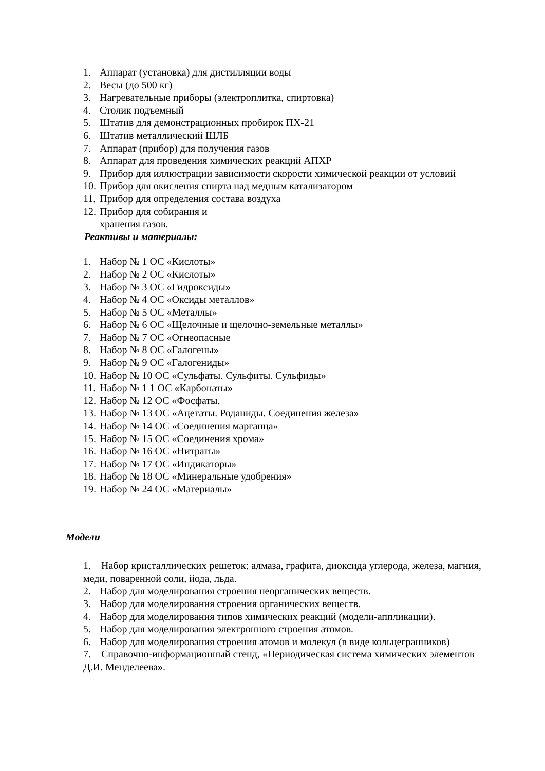1. Аппарат (установка) для дистилляции воды
2. Весы (до 500 кг)
3. Нагревательные приборы (электроплитка, спиртовка)
4. Столик подъемный
5. Штатив для демонстрационных пробирок ПХ-21
6. Штатив металлический ШЛБ
7. Аппарат (прибор) для получения газов
8. Аппарат для проведения химических реакций АПХР
9. Прибор для иллюстрации зависимости скорости химической реакции от условий
10. Прибор для окисления спирта над медным катализатором
11. Прибор для определения состава воздуха
12. Прибор для собирания и
хранения газов.
Реактивы и материалы:
1. Набор № 1 ОС «Кислоты»
2. Набор № 2 ОС «Кислоты»
3. Набор № 3 ОС «Гидроксиды»
4. Набор № 4 ОС «Оксиды металлов»
5. Набор № 5 ОС «Металлы»
6. Набор № 6 ОС «Щелочные и щелочно-земельные металлы»
7. Набор № 7 ОС «Огнеопасные
8. Набор № 8 ОС «Галогены»
9. Набор № 9 ОС «Галогениды»
10. Набор № 10 ОС «Сульфаты. Сульфиты. Сульфиды»
11. Набор № 1 1 ОС «Карбонаты»
12. Набор № 12 ОС «Фосфаты.
13. Набор № 13 ОС «Ацетаты. Роданиды. Соединения железа»
14. Набор № 14 ОС «Соединения марганца»
15. Набор № 15 ОС «Соединения хрома»
16. Набор № 16 ОС «Нитраты»
17. Набор № 17 ОС «Индикаторы»
18. Набор № 18 ОС «Минеральные удобрения»
19. Набор № 24 ОС «Материалы»
Модели
1. Набор кристаллических решеток: алмаза, графита, диоксида углерода, железа, магния, меди, поваренной соли, йода, льда.
2. Набор для моделирования строения неорганических веществ.
3. Набор для моделирования строения органических веществ.
4. Набор для моделирования типов химических реакций (модели-аппликации).
5. Набор для моделирования электронного строения атомов.
6. Набор для моделирования строения атомов и молекул (в виде кольцегранников)
7. Справочно-информационный стенд, «Периодическая система химических элементов Д.И. Менделеева».